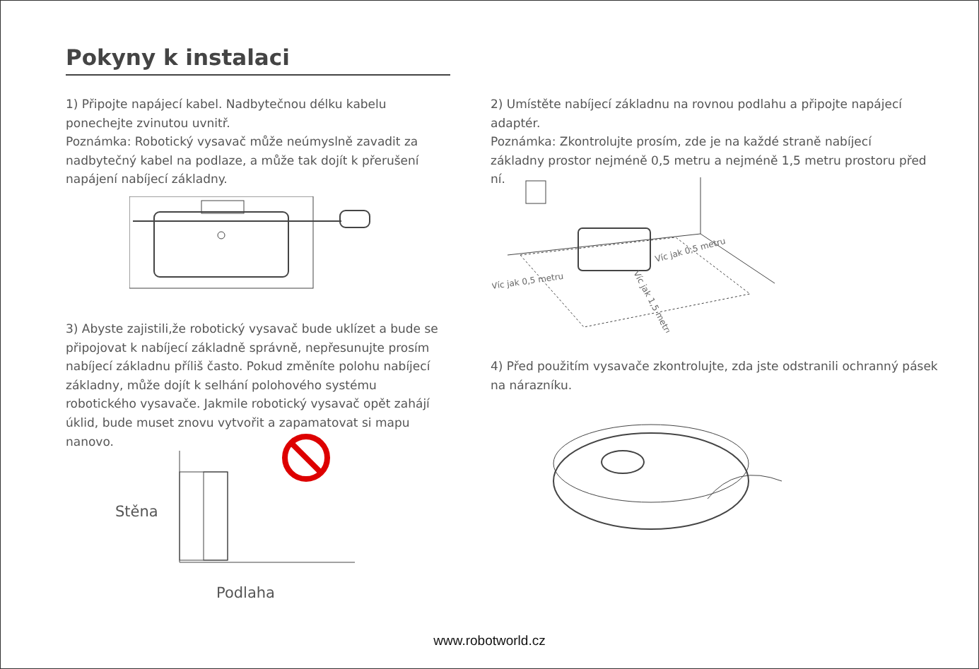Pokyny k instalaci
1) Připojte napájecí kabel. Nadbytečnou délku kabelu ponechejte zvinutou uvnitř.
Poznámka: Robotický vysavač může neúmyslně zavadit za nadbytečný kabel na podlaze, a může tak dojít k přerušení napájení nabíjecí základny.
3) Abyste zajistili,že robotický vysavač bude uklízet a bude se připojovat k nabíjecí základně správně, nepřesunujte prosím nabíjecí základnu příliš často. Pokud změníte polohu nabíjecí základny, může dojít k selhání polohového systému robotického vysavače. Jakmile robotický vysavač opět zahájí úklid, bude muset znovu vytvořit a zapamatovat si mapu nanovo.
Stěna
Podlaha
2) Umístěte nabíjecí základnu na rovnou podlahu a připojte napájecí adaptér.
Poznámka: Zkontrolujte prosím, zde je na každé straně nabíjecí základny prostor nejméně 0,5 metru a nejméně 1,5 metru prostoru před ní.
Víc jak 0,5 metru
Víc jak 0,5 metru
Víc jak 1,5 metru
4) Před použitím vysavače zkontrolujte, zda jste odstranili ochranný pásek na nárazníku.
www.robotworld.cz